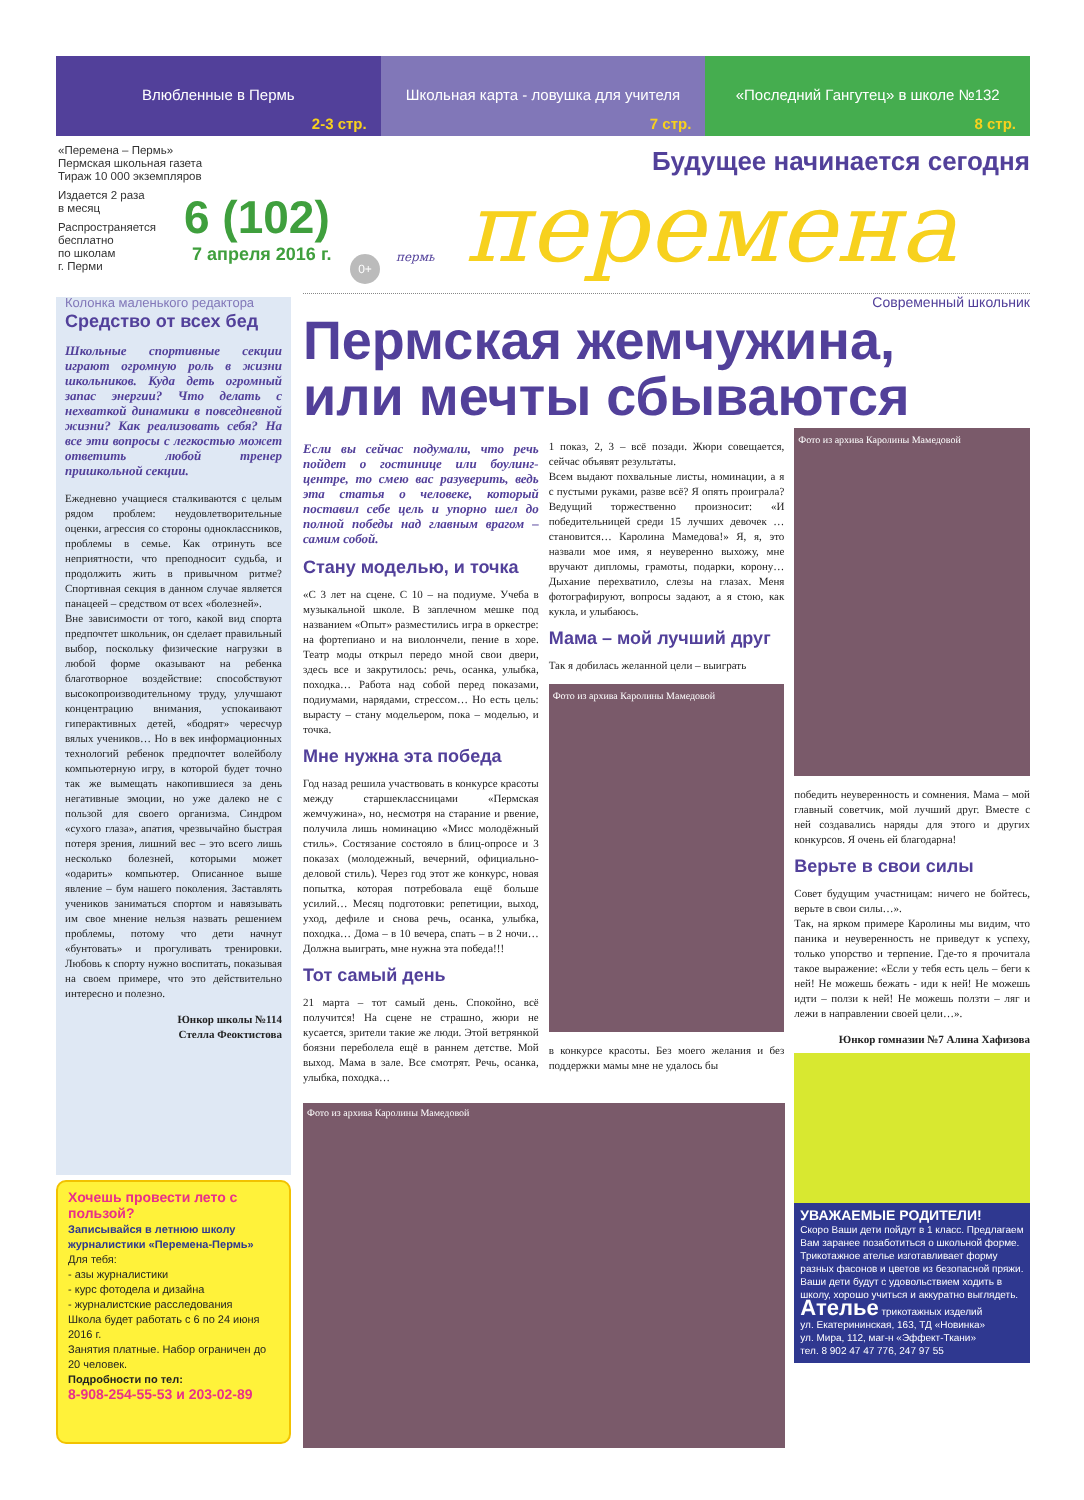Влюбленные в Пермь
2-3 стр.
Школьная карта - ловушка для учителя
7 стр.
«Последний Гангутец» в школе №132
8 стр.
«Перемена – Пермь»
Пермская школьная газета
Тираж 10 000 экземпляров
Издается 2 раза
в месяц
Распространяется
бесплатно
по школам
г. Перми
6 (102)
7 апреля 2016 г. 0+
Будущее начинается сегодня
пермь перемена
Колонка маленького редактора
Средство от всех бед
Школьные спортивные секции играют огромную роль в жизни школьников. Куда деть огромный запас энергии? Что делать с нехваткой динамики в повседневной жизни? Как реализовать себя? На все эти вопросы с легкостью может ответить любой тренер пришкольной секции.
Ежедневно учащиеся сталкиваются с целым рядом проблем: неудовлетворительные оценки, агрессия со стороны одноклассников, проблемы в семье. Как отринуть все неприятности, что преподносит судьба, и продолжить жить в привычном ритме? Спортивная секция в данном случае является панацеей – средством от всех «болезней».
Вне зависимости от того, какой вид спорта предпочтет школьник, он сделает правильный выбор, поскольку физические нагрузки в любой форме оказывают на ребенка благотворное воздействие: способствуют высокопроизводительному труду, улучшают концентрацию внимания, успокаивают гиперактивных детей, «бодрят» чересчур вялых учеников… Но в век информационных технологий ребенок предпочтет волейболу компьютерную игру, в которой будет точно так же вымещать накопившиеся за день негативные эмоции, но уже далеко не с пользой для своего организма. Синдром «сухого глаза», апатия, чрезвычайно быстрая потеря зрения, лишний вес – это всего лишь несколько болезней, которыми может «одарить» компьютер. Описанное выше явление – бум нашего поколения. Заставлять учеников заниматься спортом и навязывать им свое мнение нельзя назвать решением проблемы, потому что дети начнут «бунтовать» и прогуливать тренировки. Любовь к спорту нужно воспитать, показывая на своем примере, что это действительно интересно и полезно.
Юнкор школы №114
Стелла Феоктистова
Хочешь провести лето с пользой?
Записывайся в летнюю школу журналистики «Перемена-Пермь»
Для тебя:
- азы журналистики
- курс фотодела и дизайна
- журналистские расследования
Школа будет работать с 6 по 24 июня 2016 г.
Занятия платные. Набор ограничен до 20 человек.
Подробности по тел:
8-908-254-55-53 и 203-02-89
Современный школьник
Пермская жемчужина,
или мечты сбываются
Если вы сейчас подумали, что речь пойдет о гостинице или боулинг-центре, то смею вас разуверить, ведь эта статья о человеке, который поставил себе цель и упорно шел до полной победы над главным врагом – самим собой.
Стану моделью, и точка
«С 3 лет на сцене. С 10 – на подиуме. Учеба в музыкальной школе. В заплечном мешке под названием «Опыт» разместились игра в оркестре: на фортепиано и на виолончели, пение в хоре. Театр моды открыл передо мной свои двери, здесь все и закрутилось: речь, осанка, улыбка, походка… Работа над собой перед показами, подиумами, нарядами, стрессом… Но есть цель: вырасту – стану модельером, пока – моделью, и точка.
Мне нужна эта победа
Год назад решила участвовать в конкурсе красоты между старшеклассницами «Пермская жемчужина», но, несмотря на старание и рвение, получила лишь номинацию «Мисс молодёжный стиль». Состязание состояло в блиц-опросе и 3 показах (молодежный, вечерний, официально-деловой стиль). Через год этот же конкурс, новая попытка, которая потребовала ещё больше усилий… Месяц подготовки: репетиции, выход, уход, дефиле и снова речь, осанка, улыбка, походка… Дома – в 10 вечера, спать – в 2 ночи… Должна выиграть, мне нужна эта победа!!!
Тот самый день
21 марта – тот самый день. Спокойно, всё получится! На сцене не страшно, жюри не кусается, зрители такие же люди. Этой ветрянкой боязни переболела ещё в раннем детстве. Мой выход. Мама в зале. Все смотрят. Речь, осанка, улыбка, походка…
1 показ, 2, 3 – всё позади. Жюри совещается, сейчас объявят результаты.
Всем выдают похвальные листы, номинации, а я с пустыми руками, разве всё? Я опять проиграла? Ведущий торжественно произносит: «И победительницей среди 15 лучших девочек … становится… Каролина Мамедова!» Я, я, это назвали мое имя, я неуверенно выхожу, мне вручают дипломы, грамоты, подарки, корону… Дыхание перехватило, слезы на глазах. Меня фотографируют, вопросы задают, а я стою, как кукла, и улыбаюсь.
Мама – мой лучший друг
Так я добилась желанной цели – выиграть
Фото из архива Каролины Мамедовой
в конкурсе красоты. Без моего желания и без поддержки мамы мне не удалось бы
Фото из архива Каролины Мамедовой
победить неуверенность и сомнения. Мама – мой главный советчик, мой лучший друг. Вместе с ней создавались наряды для этого и других конкурсов. Я очень ей благодарна!
Верьте в свои силы
Совет будущим участницам: ничего не бойтесь, верьте в свои силы…».
Так, на ярком примере Каролины мы видим, что паника и неуверенность не приведут к успеху, только упорство и терпение. Где-то я прочитала такое выражение: «Если у тебя есть цель – беги к ней! Не можешь бежать - иди к ней! Не можешь идти – ползи к ней! Не можешь ползти – ляг и лежи в направлении своей цели…».
Юнкор гомназии №7 Алина Хафизова
УВАЖАЕМЫЕ РОДИТЕЛИ!
Скоро Ваши дети пойдут в 1 класс. Предлагаем Вам заранее позаботиться о школьной форме.
Трикотажное ателье изготавливает форму разных фасонов и цветов из безопасной пряжи.
Ваши дети будут с удовольствием ходить в школу, хорошо учиться и аккуратно выглядеть.
Ателье трикотажных изделий
ул. Екатерининская, 163, ТД «Новинка»
ул. Мира, 112, маг-н «Эффект-Ткани»
тел. 8 902 47 47 776, 247 97 55
Фото из архива Каролины Мамедовой